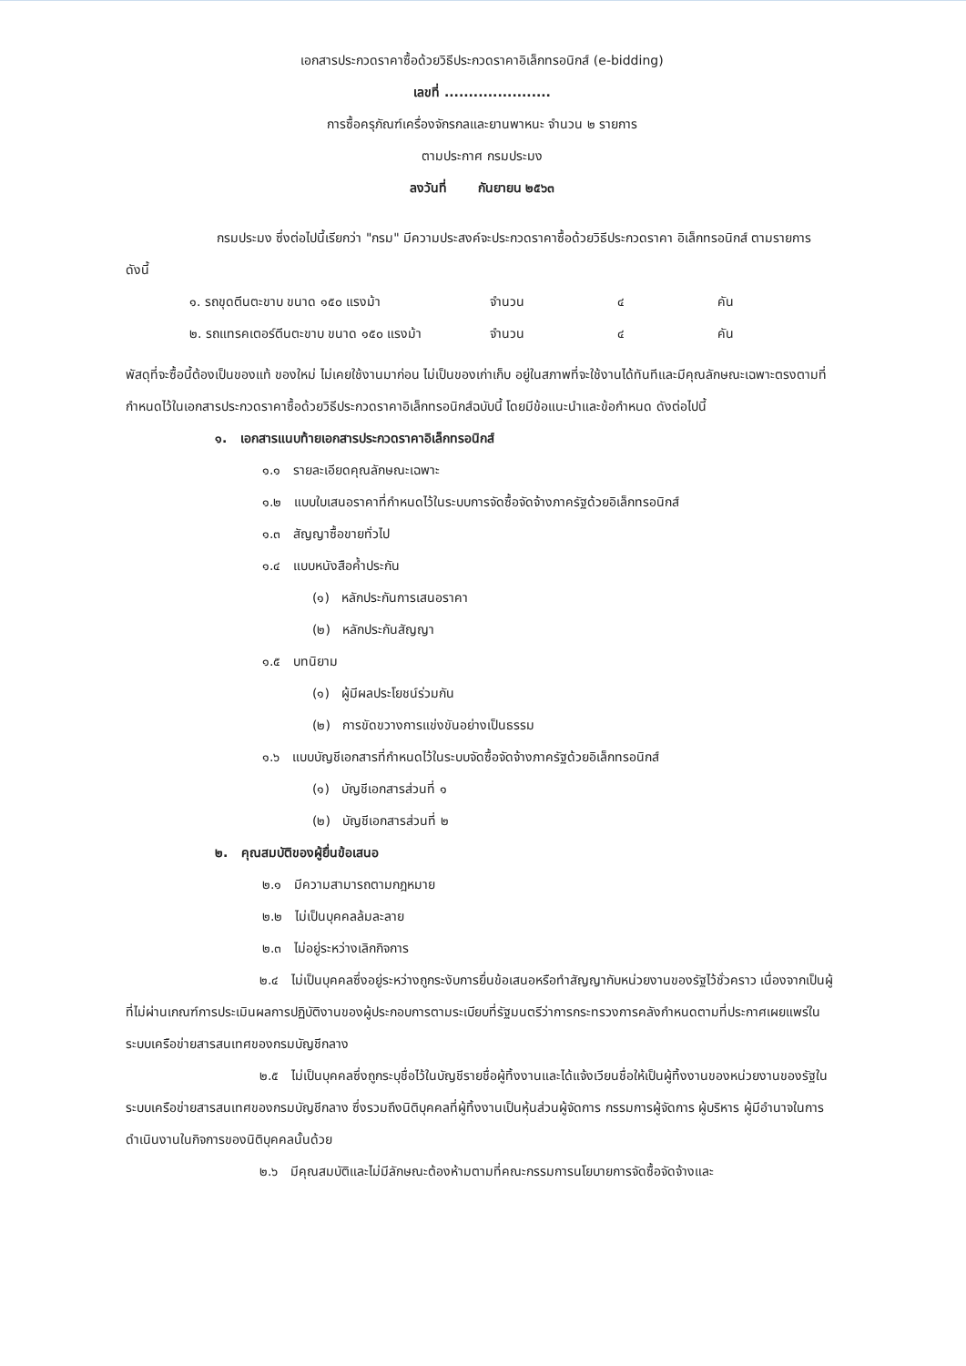เอกสารประกวดราคาซื้อด้วยวิธีประกวดราคาอิเล็กทรอนิกส์ (e-bidding)
เลขที่ ......................
การซื้อครุภัณฑ์เครื่องจักรกลและยานพาหนะ จำนวน ๒ รายการ
ตามประกาศ กรมประมง
ลงวันที่ กันยายน ๒๕๖๓
กรมประมง ซึ่งต่อไปนี้เรียกว่า "กรม" มีความประสงค์จะประกวดราคาซื้อด้วยวิธีประกวดราคา อิเล็กทรอนิกส์ ตามรายการ ดังนี้
๑. รถขุดตีนตะขาบ ขนาด ๑๕๐ แรงม้า จำนวน ๔ คัน
๒. รถแทรคเตอร์ตีนตะขาบ ขนาด ๑๕๐ แรงม้า จำนวน ๔ คัน
พัสดุที่จะซื้อนี้ต้องเป็นของแท้ ของใหม่ ไม่เคยใช้งานมาก่อน ไม่เป็นของเก่าเก็บ อยู่ในสภาพที่จะใช้งานได้ทันทีและมีคุณลักษณะเฉพาะตรงตามที่กำหนดไว้ในเอกสารประกวดราคาซื้อด้วยวิธีประกวดราคาอิเล็กทรอนิกส์ฉบับนี้ โดยมีข้อแนะนำและข้อกำหนด ดังต่อไปนี้
๑. เอกสารแนบท้ายเอกสารประกวดราคาอิเล็กทรอนิกส์
๑.๑ รายละเอียดคุณลักษณะเฉพาะ
๑.๒ แบบใบเสนอราคาที่กำหนดไว้ในระบบการจัดซื้อจัดจ้างภาครัฐด้วยอิเล็กทรอนิกส์
๑.๓ สัญญาซื้อขายทั่วไป
๑.๔ แบบหนังสือค้ำประกัน
(๑) หลักประกันการเสนอราคา
(๒) หลักประกันสัญญา
๑.๕ บทนิยาม
(๑) ผู้มีผลประโยชน์ร่วมกัน
(๒) การขัดขวางการแข่งขันอย่างเป็นธรรม
๑.๖ แบบบัญชีเอกสารที่กำหนดไว้ในระบบจัดซื้อจัดจ้างภาครัฐด้วยอิเล็กทรอนิกส์
(๑) บัญชีเอกสารส่วนที่ ๑
(๒) บัญชีเอกสารส่วนที่ ๒
๒. คุณสมบัติของผู้ยื่นข้อเสนอ
๒.๑ มีความสามารถตามกฎหมาย
๒.๒ ไม่เป็นบุคคลล้มละลาย
๒.๓ ไม่อยู่ระหว่างเลิกกิจการ
๒.๔ ไม่เป็นบุคคลซึ่งอยู่ระหว่างถูกระงับการยื่นข้อเสนอหรือทำสัญญากับหน่วยงานของรัฐไว้ชั่วคราว เนื่องจากเป็นผู้ที่ไม่ผ่านเกณฑ์การประเมินผลการปฏิบัติงานของผู้ประกอบการตามระเบียบที่รัฐมนตรีว่าการกระทรวงการคลังกำหนดตามที่ประกาศเผยแพร่ในระบบเครือข่ายสารสนเทศของกรมบัญชีกลาง
๒.๕ ไม่เป็นบุคคลซึ่งถูกระบุชื่อไว้ในบัญชีรายชื่อผู้ทิ้งงานและได้แจ้งเวียนชื่อให้เป็นผู้ทิ้งงานของหน่วยงานของรัฐในระบบเครือข่ายสารสนเทศของกรมบัญชีกลาง ซึ่งรวมถึงนิติบุคคลที่ผู้ทิ้งงานเป็นหุ้นส่วนผู้จัดการ กรรมการผู้จัดการ ผู้บริหาร ผู้มีอำนาจในการดำเนินงานในกิจการของนิติบุคคลนั้นด้วย
๒.๖ มีคุณสมบัติและไม่มีลักษณะต้องห้ามตามที่คณะกรรมการนโยบายการจัดซื้อจัดจ้างและ